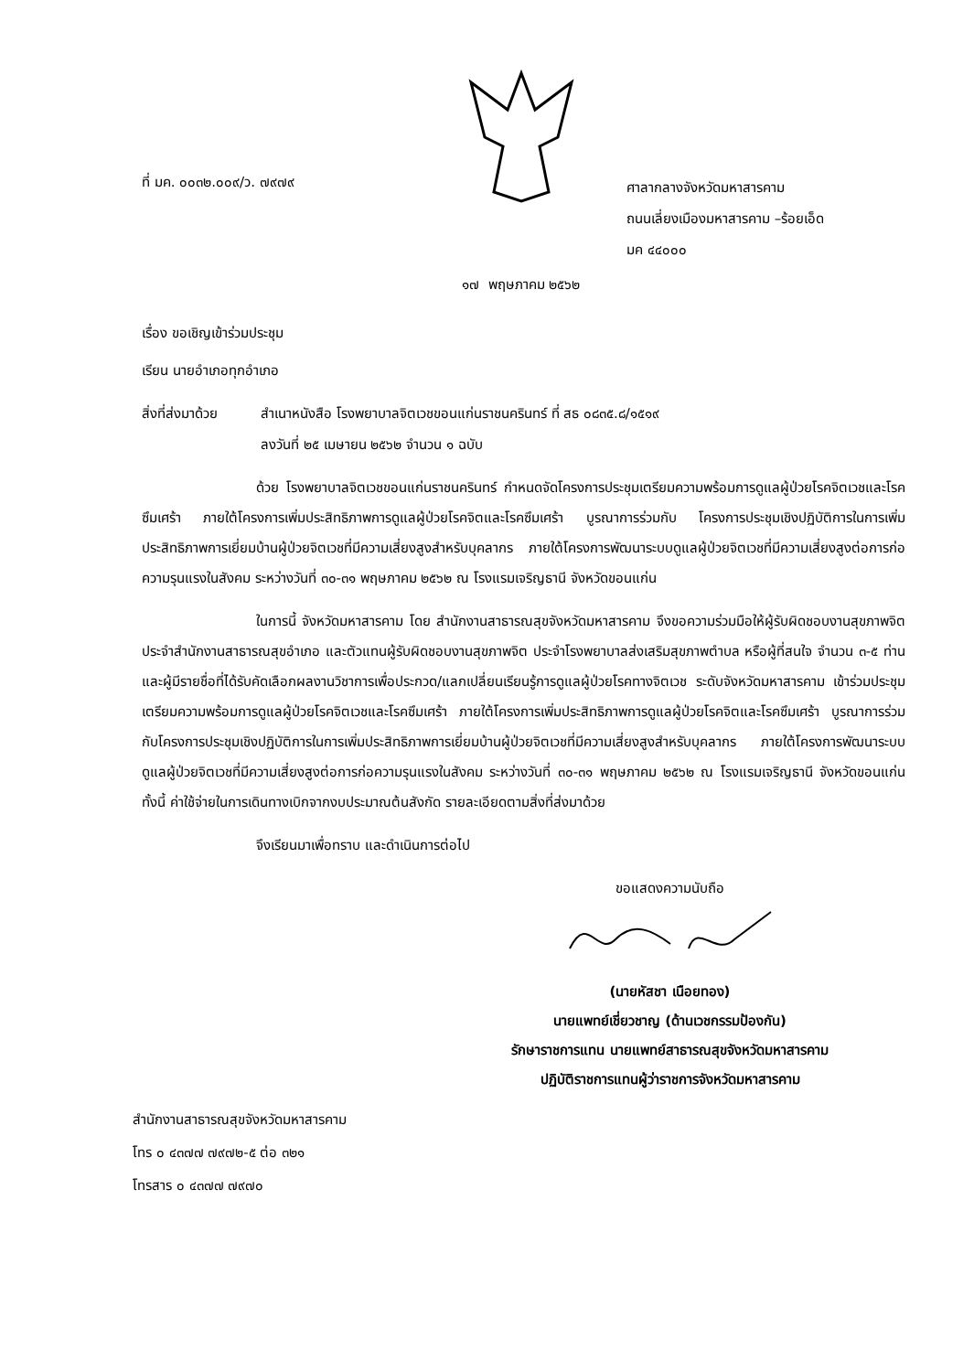ที่ มค. ๐๐๓๒.๐๐๙/ว. ๗๙๗๙
ศาลากลางจังหวัดมหาสารคาม
ถนนเลี่ยงเมืองมหาสารคาม –ร้อยเอ็ด
มค ๔๔๐๐๐
๑๗ พฤษภาคม ๒๕๖๒
เรื่อง ขอเชิญเข้าร่วมประชุม
เรียน นายอำเภอทุกอำเภอ
สิ่งที่ส่งมาด้วย
สำเนาหนังสือ โรงพยาบาลจิตเวชขอนแก่นราชนครินทร์ ที่ สธ ๐๘๓๕.๘/๑๕๑๙
ลงวันที่ ๒๕ เมษายน ๒๕๖๒ จำนวน ๑ ฉบับ
ด้วย โรงพยาบาลจิตเวชขอนแก่นราชนครินทร์ กำหนดจัดโครงการประชุมเตรียมความพร้อมการดูแลผู้ป่วยโรคจิตเวชและโรคซึมเศร้า ภายใต้โครงการเพิ่มประสิทธิภาพการดูแลผู้ป่วยโรคจิตและโรคซึมเศร้า บูรณาการร่วมกับ โครงการประชุมเชิงปฏิบัติการในการเพิ่มประสิทธิภาพการเยี่ยมบ้านผู้ป่วยจิตเวชที่มีความเสี่ยงสูงสำหรับบุคลากร ภายใต้โครงการพัฒนาระบบดูแลผู้ป่วยจิตเวชที่มีความเสี่ยงสูงต่อการก่อความรุนแรงในสังคม ระหว่างวันที่ ๓๐-๓๑ พฤษภาคม ๒๕๖๒ ณ โรงแรมเจริญธานี จังหวัดขอนแก่น
ในการนี้ จังหวัดมหาสารคาม โดย สำนักงานสาธารณสุขจังหวัดมหาสารคาม จึงขอความร่วมมือให้ผู้รับผิดชอบงานสุขภาพจิตประจำสำนักงานสาธารณสุขอำเภอ และตัวแทนผู้รับผิดชอบงานสุขภาพจิต ประจำโรงพยาบาลส่งเสริมสุขภาพตำบล หรือผู้ที่สนใจ จำนวน ๓-๕ ท่าน และผู้มีรายชื่อที่ได้รับคัดเลือกผลงานวิชาการเพื่อประกวด/แลกเปลี่ยนเรียนรู้การดูแลผู้ป่วยโรคทางจิตเวช ระดับจังหวัดมหาสารคาม เข้าร่วมประชุมเตรียมความพร้อมการดูแลผู้ป่วยโรคจิตเวชและโรคซึมเศร้า ภายใต้โครงการเพิ่มประสิทธิภาพการดูแลผู้ป่วยโรคจิตและโรคซึมเศร้า บูรณาการร่วมกับโครงการประชุมเชิงปฏิบัติการในการเพิ่มประสิทธิภาพการเยี่ยมบ้านผู้ป่วยจิตเวชที่มีความเสี่ยงสูงสำหรับบุคลากร ภายใต้โครงการพัฒนาระบบดูแลผู้ป่วยจิตเวชที่มีความเสี่ยงสูงต่อการก่อความรุนแรงในสังคม ระหว่างวันที่ ๓๐-๓๑ พฤษภาคม ๒๕๖๒ ณ โรงแรมเจริญธานี จังหวัดขอนแก่น ทั้งนี้ ค่าใช้จ่ายในการเดินทางเบิกจากงบประมาณต้นสังกัด รายละเอียดตามสิ่งที่ส่งมาด้วย
จึงเรียนมาเพื่อทราบ และดำเนินการต่อไป
ขอแสดงความนับถือ
(นายหัสชา เนือยทอง)
นายแพทย์เชี่ยวชาญ (ด้านเวชกรรมป้องกัน)
รักษาราชการแทน นายแพทย์สาธารณสุขจังหวัดมหาสารคาม
ปฏิบัติราชการแทนผู้ว่าราชการจังหวัดมหาสารคาม
สำนักงานสาธารณสุขจังหวัดมหาสารคาม
โทร ๐ ๔๓๗๗ ๗๙๗๒-๕ ต่อ ๓๒๑
โทรสาร ๐ ๔๓๗๗ ๗๙๗๐